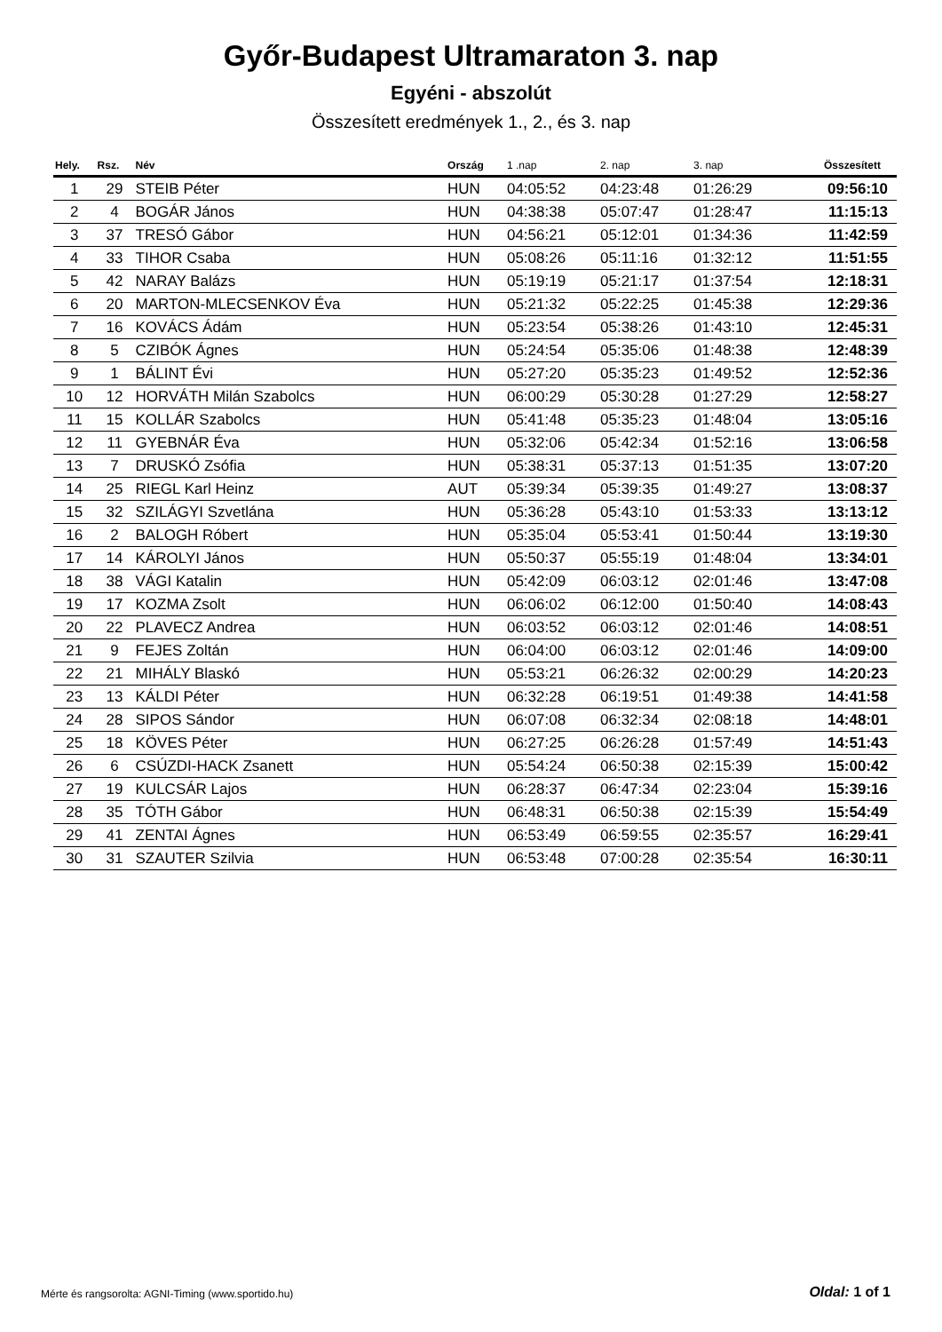Győr-Budapest Ultramaraton 3. nap
Egyéni - abszolút
Összesített eredmények 1., 2., és 3. nap
| Hely. | Rsz. | Név | Ország | 1 .nap | 2. nap | 3. nap | Összesített |
| --- | --- | --- | --- | --- | --- | --- | --- |
| 1 | 29 | STEIB Péter | HUN | 04:05:52 | 04:23:48 | 01:26:29 | 09:56:10 |
| 2 | 4 | BOGÁR János | HUN | 04:38:38 | 05:07:47 | 01:28:47 | 11:15:13 |
| 3 | 37 | TRESÓ Gábor | HUN | 04:56:21 | 05:12:01 | 01:34:36 | 11:42:59 |
| 4 | 33 | TIHOR Csaba | HUN | 05:08:26 | 05:11:16 | 01:32:12 | 11:51:55 |
| 5 | 42 | NARAY Balázs | HUN | 05:19:19 | 05:21:17 | 01:37:54 | 12:18:31 |
| 6 | 20 | MARTON-MLECSENKOV Éva | HUN | 05:21:32 | 05:22:25 | 01:45:38 | 12:29:36 |
| 7 | 16 | KOVÁCS Ádám | HUN | 05:23:54 | 05:38:26 | 01:43:10 | 12:45:31 |
| 8 | 5 | CZIBÓK Ágnes | HUN | 05:24:54 | 05:35:06 | 01:48:38 | 12:48:39 |
| 9 | 1 | BÁLINT Évi | HUN | 05:27:20 | 05:35:23 | 01:49:52 | 12:52:36 |
| 10 | 12 | HORVÁTH Milán Szabolcs | HUN | 06:00:29 | 05:30:28 | 01:27:29 | 12:58:27 |
| 11 | 15 | KOLLÁR Szabolcs | HUN | 05:41:48 | 05:35:23 | 01:48:04 | 13:05:16 |
| 12 | 11 | GYEBNÁR Éva | HUN | 05:32:06 | 05:42:34 | 01:52:16 | 13:06:58 |
| 13 | 7 | DRUSKÓ Zsófia | HUN | 05:38:31 | 05:37:13 | 01:51:35 | 13:07:20 |
| 14 | 25 | RIEGL Karl Heinz | AUT | 05:39:34 | 05:39:35 | 01:49:27 | 13:08:37 |
| 15 | 32 | SZILÁGYI Szvetlána | HUN | 05:36:28 | 05:43:10 | 01:53:33 | 13:13:12 |
| 16 | 2 | BALOGH Róbert | HUN | 05:35:04 | 05:53:41 | 01:50:44 | 13:19:30 |
| 17 | 14 | KÁROLYI János | HUN | 05:50:37 | 05:55:19 | 01:48:04 | 13:34:01 |
| 18 | 38 | VÁGI Katalin | HUN | 05:42:09 | 06:03:12 | 02:01:46 | 13:47:08 |
| 19 | 17 | KOZMA Zsolt | HUN | 06:06:02 | 06:12:00 | 01:50:40 | 14:08:43 |
| 20 | 22 | PLAVECZ Andrea | HUN | 06:03:52 | 06:03:12 | 02:01:46 | 14:08:51 |
| 21 | 9 | FEJES Zoltán | HUN | 06:04:00 | 06:03:12 | 02:01:46 | 14:09:00 |
| 22 | 21 | MIHÁLY Blaskó | HUN | 05:53:21 | 06:26:32 | 02:00:29 | 14:20:23 |
| 23 | 13 | KÁLDI Péter | HUN | 06:32:28 | 06:19:51 | 01:49:38 | 14:41:58 |
| 24 | 28 | SIPOS Sándor | HUN | 06:07:08 | 06:32:34 | 02:08:18 | 14:48:01 |
| 25 | 18 | KÖVES Péter | HUN | 06:27:25 | 06:26:28 | 01:57:49 | 14:51:43 |
| 26 | 6 | CSÚZDI-HACK Zsanett | HUN | 05:54:24 | 06:50:38 | 02:15:39 | 15:00:42 |
| 27 | 19 | KULCSÁR Lajos | HUN | 06:28:37 | 06:47:34 | 02:23:04 | 15:39:16 |
| 28 | 35 | TÓTH Gábor | HUN | 06:48:31 | 06:50:38 | 02:15:39 | 15:54:49 |
| 29 | 41 | ZENTAI Ágnes | HUN | 06:53:49 | 06:59:55 | 02:35:57 | 16:29:41 |
| 30 | 31 | SZAUTER Szilvia | HUN | 06:53:48 | 07:00:28 | 02:35:54 | 16:30:11 |
Mérte és rangsorolta: AGNI-Timing (www.sportido.hu)
Oldal: 1 of 1